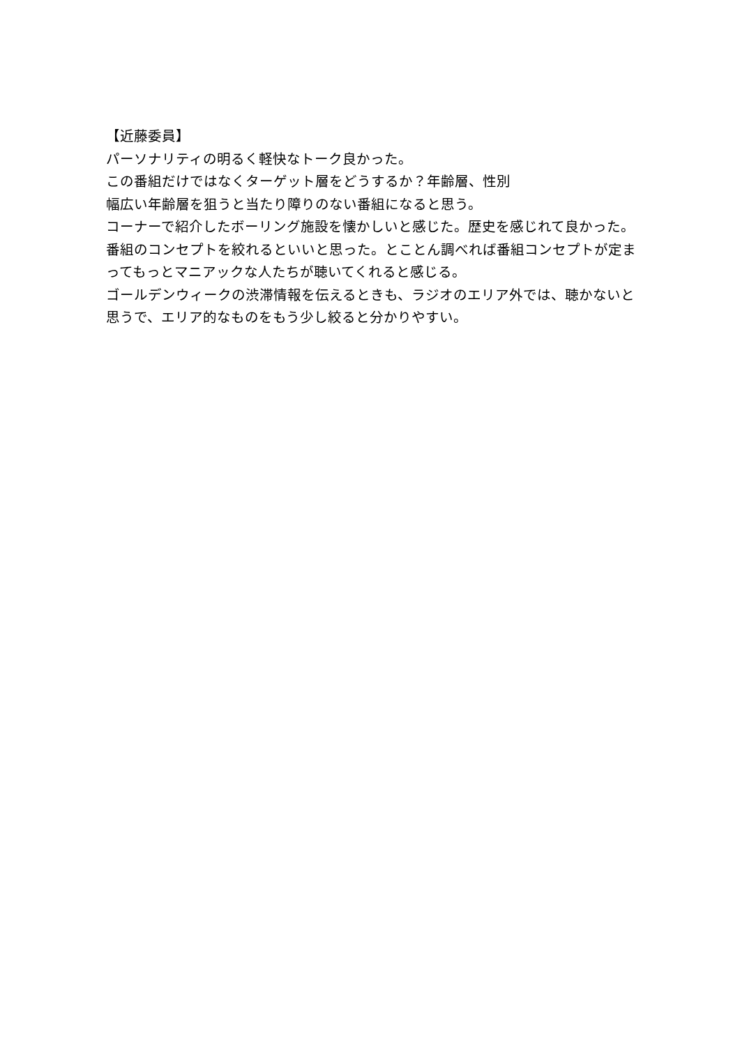【近藤委員】
パーソナリティの明るく軽快なトーク良かった。
この番組だけではなくターゲット層をどうするか？年齢層、性別
幅広い年齢層を狙うと当たり障りのない番組になると思う。
コーナーで紹介したボーリング施設を懐かしいと感じた。歴史を感じれて良かった。
番組のコンセプトを絞れるといいと思った。とことん調べれば番組コンセプトが定まってもっとマニアックな人たちが聴いてくれると感じる。
ゴールデンウィークの渋滞情報を伝えるときも、ラジオのエリア外では、聴かないと思うで、エリア的なものをもう少し絞ると分かりやすい。